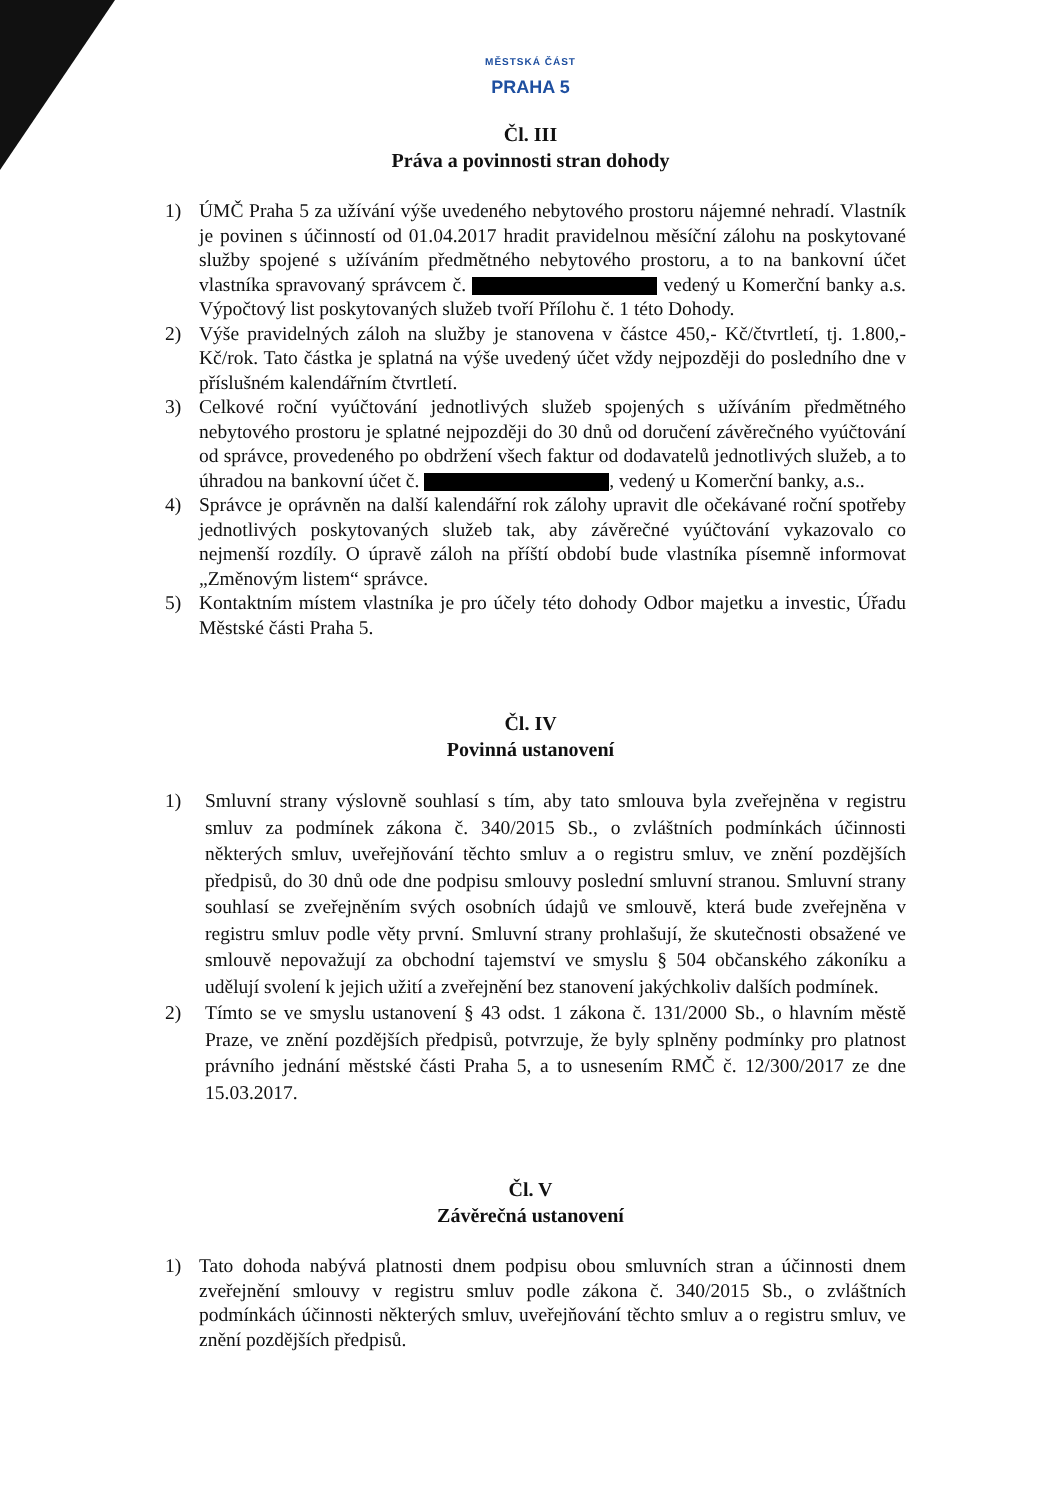MĚSTSKÁ ČÁST
PRAHA 5
Čl. III
Práva a povinnosti stran dohody
1) ÚMČ Praha 5 za užívání výše uvedeného nebytového prostoru nájemné nehradí. Vlastník je povinen s účinností od 01.04.2017 hradit pravidelnou měsíční zálohu na poskytované služby spojené s užíváním předmětného nebytového prostoru, a to na bankovní účet vlastníka spravovaný správcem č. vedený u Komerční banky a.s. Výpočtový list poskytovaných služeb tvoří Přílohu č. 1 této Dohody.
2) Výše pravidelných záloh na služby je stanovena v částce 450,- Kč/čtvrtletí, tj. 1.800,- Kč/rok. Tato částka je splatná na výše uvedený účet vždy nejpozději do posledního dne v příslušném kalendářním čtvrtletí.
3) Celkové roční vyúčtování jednotlivých služeb spojených s užíváním předmětného nebytového prostoru je splatné nejpozději do 30 dnů od doručení závěrečného vyúčtování od správce, provedeného po obdržení všech faktur od dodavatelů jednotlivých služeb, a to úhradou na bankovní účet č. , vedený u Komerční banky, a.s..
4) Správce je oprávněn na další kalendářní rok zálohy upravit dle očekávané roční spotřeby jednotlivých poskytovaných služeb tak, aby závěrečné vyúčtování vykazovalo co nejmenší rozdíly. O úpravě záloh na příští období bude vlastníka písemně informovat „Změnovým listem“ správce.
5) Kontaktním místem vlastníka je pro účely této dohody Odbor majetku a investic, Úřadu Městské části Praha 5.
Čl. IV
Povinná ustanovení
1) Smluvní strany výslovně souhlasí s tím, aby tato smlouva byla zveřejněna v registru smluv za podmínek zákona č. 340/2015 Sb., o zvláštních podmínkách účinnosti některých smluv, uveřejňování těchto smluv a o registru smluv, ve znění pozdějších předpisů, do 30 dnů ode dne podpisu smlouvy poslední smluvní stranou. Smluvní strany souhlasí se zveřejněním svých osobních údajů ve smlouvě, která bude zveřejněna v registru smluv podle věty první. Smluvní strany prohlašují, že skutečnosti obsažené ve smlouvě nepovažují za obchodní tajemství ve smyslu § 504 občanského zákoníku a udělují svolení k jejich užití a zveřejnění bez stanovení jakýchkoliv dalších podmínek.
2) Tímto se ve smyslu ustanovení § 43 odst. 1 zákona č. 131/2000 Sb., o hlavním městě Praze, ve znění pozdějších předpisů, potvrzuje, že byly splněny podmínky pro platnost právního jednání městské části Praha 5, a to usnesením RMČ č. 12/300/2017 ze dne 15.03.2017.
Čl. V
Závěrečná ustanovení
1) Tato dohoda nabývá platnosti dnem podpisu obou smluvních stran a účinnosti dnem zveřejnění smlouvy v registru smluv podle zákona č. 340/2015 Sb., o zvláštních podmínkách účinnosti některých smluv, uveřejňování těchto smluv a o registru smluv, ve znění pozdějších předpisů.